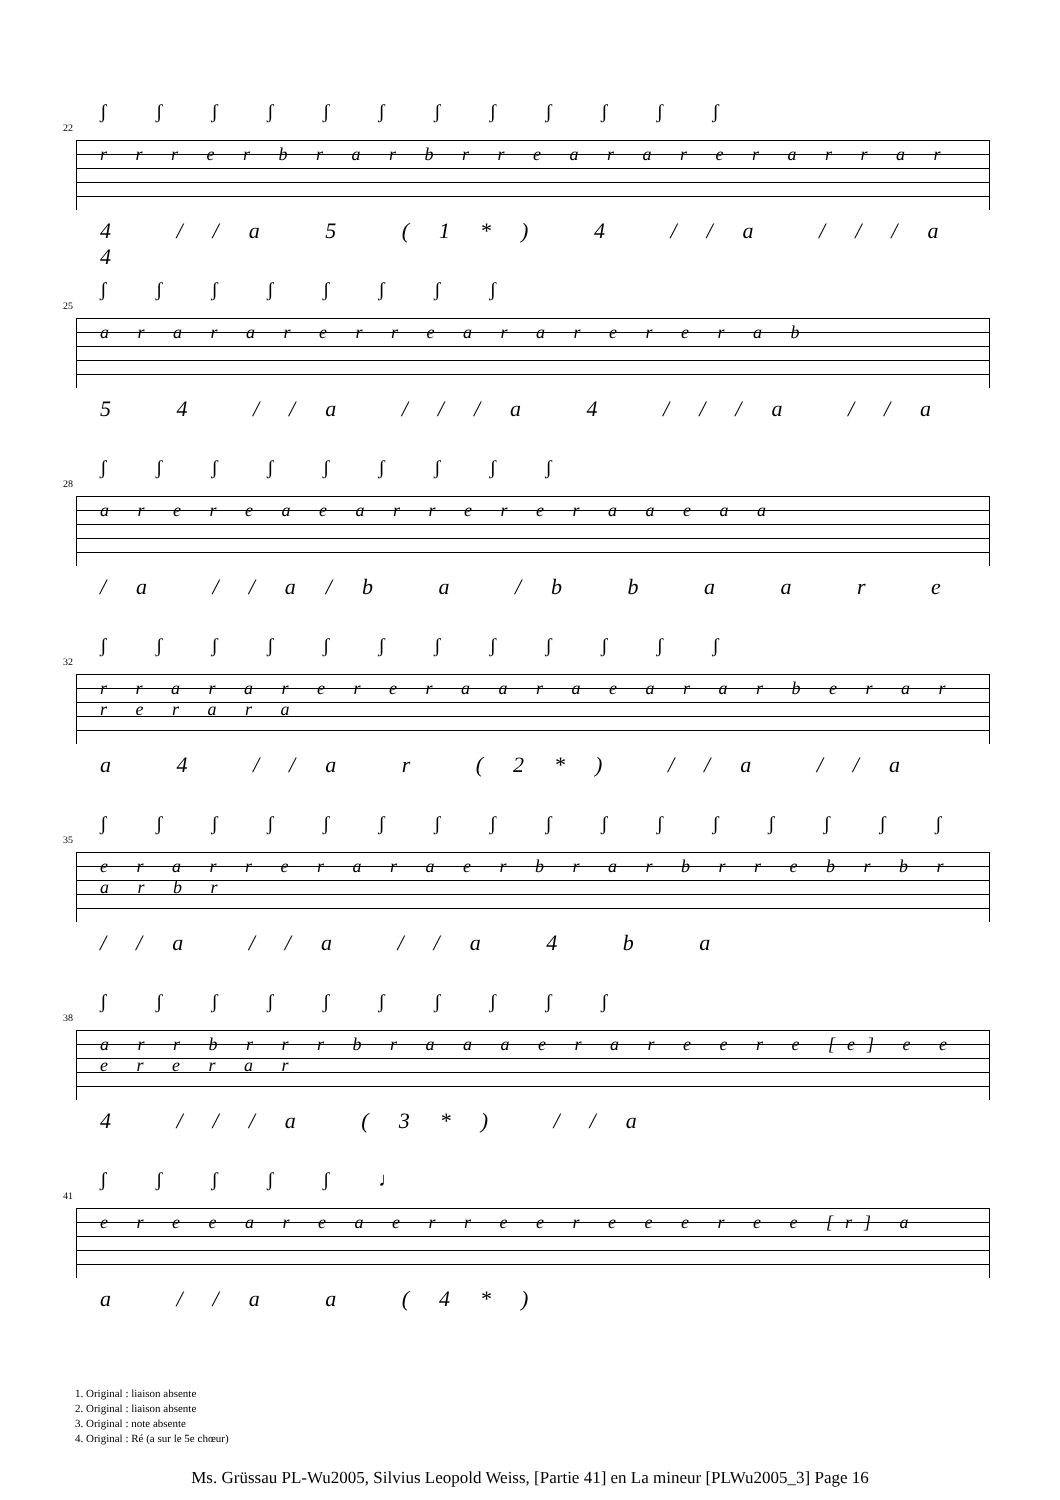22
ʃ ʃ ʃ ʃ ʃ ʃ ʃ ʃ ʃ ʃ ʃ ʃ
r r r e r b r a r b r r e a r a r e r a r r a r
4 //a 5 (1*) 4 //a ///a 4
25
ʃ ʃ ʃ ʃ ʃ ʃ ʃ ʃ
a r a r a r e r r e a r a r e r e r a b
5 4 //a ///a 4 ///a //a
28
ʃ ʃ ʃ ʃ ʃ ʃ ʃ ʃ ʃ
a r e r e a e a r r e r e r a a e a a
/a //a/b a /b b a a r e
32
ʃ ʃ ʃ ʃ ʃ ʃ ʃ ʃ ʃ ʃ ʃ ʃ
r r a r a r e r e r a a r a e a r a r b e r a r r e r a r a
a 4 //a r (2*) //a //a
35
ʃ ʃ ʃ ʃ ʃ ʃ ʃ ʃ ʃ ʃ ʃ ʃ ʃ ʃ ʃ ʃ
e r a r r e r a r a e r b r a r b r r e b r b r a r b r
//a //a //a 4 b a
38
ʃ ʃ ʃ ʃ ʃ ʃ ʃ ʃ ʃ ʃ
a r r b r r r b r a a a e r a r e e r e [e] e e e r e r a r
4 ///a (3*) //a
41
ʃ ʃ ʃ ʃ ʃ ♩
e r e e a r e a e r r e e r e e e r e e [r] a
a //a a (4*)
1. Original : liaison absente
2. Original : liaison absente
3. Original : note absente
4. Original : Ré (a sur le 5e chœur)
Ms. Grüssau PL-Wu2005, Silvius Leopold Weiss, [Partie 41] en La mineur [PLWu2005_3] Page 16